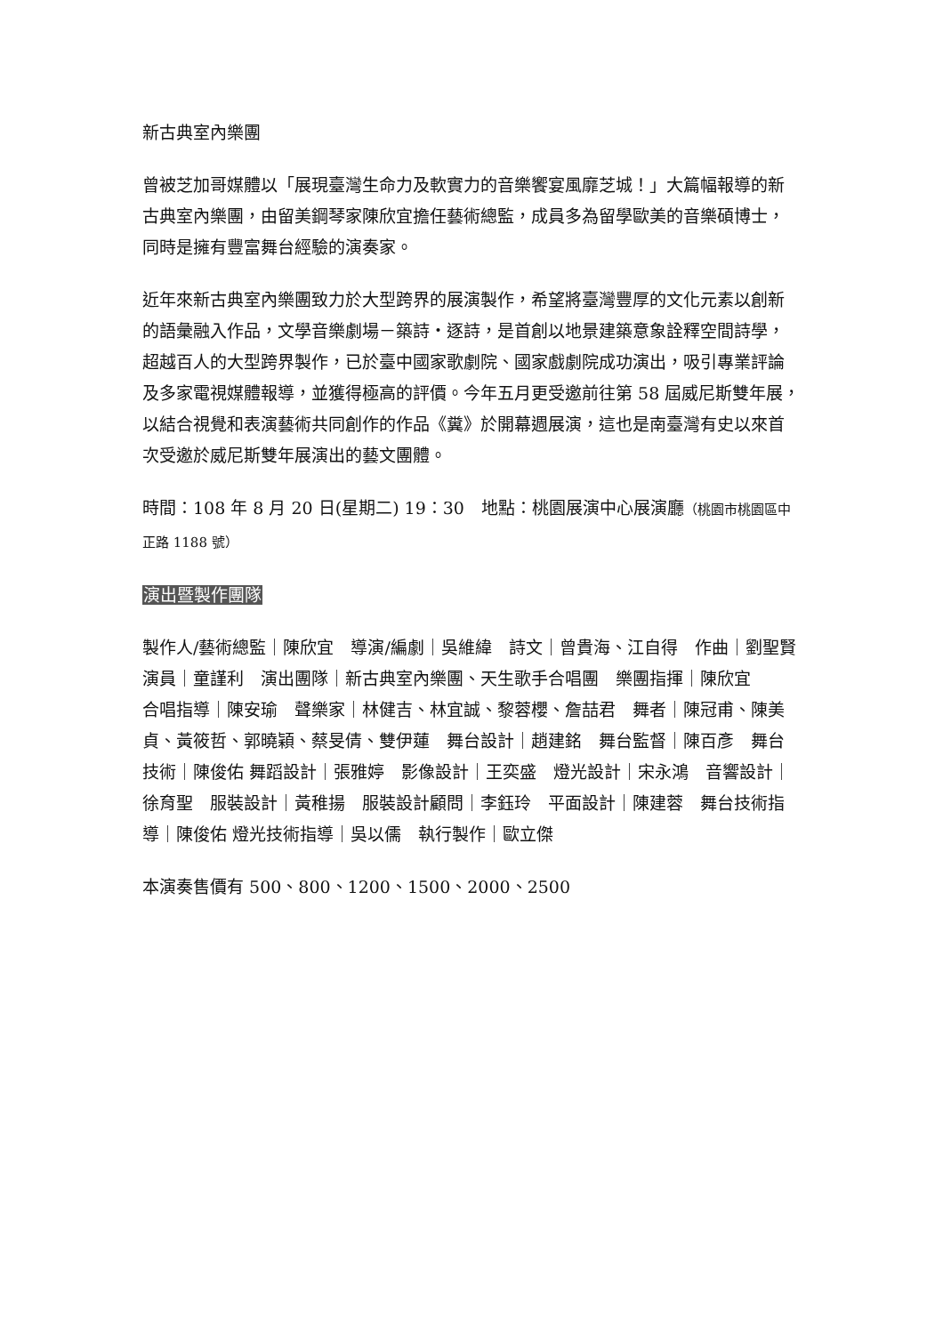新古典室內樂團
曾被芝加哥媒體以「展現臺灣生命力及軟實力的音樂饗宴風靡芝城！」大篇幅報導的新古典室內樂團，由留美鋼琴家陳欣宜擔任藝術總監，成員多為留學歐美的音樂碩博士，同時是擁有豐富舞台經驗的演奏家。
近年來新古典室內樂團致力於大型跨界的展演製作，希望將臺灣豐厚的文化元素以創新的語彙融入作品，文學音樂劇場－築詩‧逐詩，是首創以地景建築意象詮釋空間詩學，超越百人的大型跨界製作，已於臺中國家歌劇院、國家戲劇院成功演出，吸引專業評論及多家電視媒體報導，並獲得極高的評價。今年五月更受邀前往第 58 屆威尼斯雙年展，以結合視覺和表演藝術共同創作的作品《糞》於開幕週展演，這也是南臺灣有史以來首次受邀於威尼斯雙年展演出的藝文團體。
時間：108 年 8 月 20 日(星期二) 19：30　地點：桃園展演中心展演廳（桃園市桃園區中正路 1188 號）
演出暨製作團隊
製作人/藝術總監｜陳欣宜　導演/編劇｜吳維緯　詩文｜曾貴海、江自得　作曲｜劉聖賢
演員｜童謹利　演出團隊｜新古典室內樂團、天生歌手合唱團　樂團指揮｜陳欣宜
合唱指導｜陳安瑜　聲樂家｜林健吉、林宜誠、黎蓉櫻、詹喆君　舞者｜陳冠甫、陳美貞、黃筱哲、郭曉穎、蔡旻倩、雙伊蓮　舞台設計｜趙建銘　舞台監督｜陳百彥　舞台技術｜陳俊佑 舞蹈設計｜張雅婷　影像設計｜王奕盛　燈光設計｜宋永鴻　音響設計｜徐育聖　服裝設計｜黃稚揚　服裝設計顧問｜李鈺玲　平面設計｜陳建蓉　舞台技術指導｜陳俊佑 燈光技術指導｜吳以儒　執行製作｜歐立傑
本演奏售價有 500、800、1200、1500、2000、2500